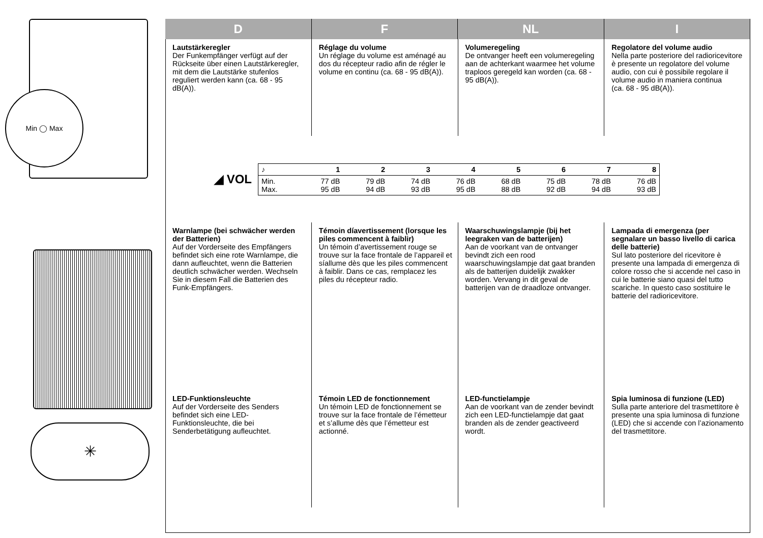Min ◯ Max
✳
D F NL I
Lautstärkeregler
Der Funkempfänger verfügt auf der Rückseite über einen Lautstärkeregler, mit dem die Lautstärke stufenlos reguliert werden kann (ca. 68 - 95 dB(A)).
Réglage du volume
Un réglage du volume est aménagé au dos du récepteur radio afin de régler le volume en continu (ca. 68 - 95 dB(A)).
Volumeregeling
De ontvanger heeft een volumeregeling aan de achterkant waarmee het volume traploos geregeld kan worden (ca. 68 - 95 dB(A)).
Regolatore del volume audio
Nella parte posteriore del radioricevitore è presente un regolatore del volume audio, con cui è possibile regolare il volume audio in maniera continua
(ca. 68 - 95 dB(A)).
◢ VOL
| ♪ | 1 | 2 | 3 | 4 | 5 | 6 | 7 | 8 |
| --- | --- | --- | --- | --- | --- | --- | --- | --- |
| Min. Max. | 77 dB 95 dB | 79 dB 94 dB | 74 dB 93 dB | 76 dB 95 dB | 68 dB 88 dB | 75 dB 92 dB | 78 dB 94 dB | 76 dB 93 dB |
Warnlampe (bei schwächer werden der Batterien)
Auf der Vorderseite des Empfängers befindet sich eine rote Warnlampe, die dann aufleuchtet, wenn die Batterien deutlich schwächer werden. Wechseln Sie in diesem Fall die Batterien des Funk-Empfängers.
Témoin díavertissement (lorsque les piles commencent à faiblir)
Un témoin d’avertissement rouge se trouve sur la face frontale de l’appareil et síallume dès que les piles commencent à faiblir. Dans ce cas, remplacez les piles du récepteur radio.
Waarschuwingslampje (bij het leegraken van de batterijen)
Aan de voorkant van de ontvanger bevindt zich een rood waarschuwingslampje dat gaat branden als de batterijen duidelijk zwakker worden. Vervang in dit geval de batterijen van de draadloze ontvanger.
Lampada di emergenza (per segnalare un basso livello di carica delle batterie)
Sul lato posteriore del ricevitore è presente una lampada di emergenza di colore rosso che si accende nel caso in cui le batterie siano quasi del tutto scariche. In questo caso sostituire le batterie del radioricevitore.
LED-Funktionsleuchte
Auf der Vorderseite des Senders befindet sich eine LED-Funktionsleuchte, die bei Senderbetätigung aufleuchtet.
Témoin LED de fonctionnement
Un témoin LED de fonctionnement se trouve sur la face frontale de l’émetteur et s’allume dès que l’émetteur est actionné.
LED-functielampje
Aan de voorkant van de zender bevindt zich een LED-functielampje dat gaat branden als de zender geactiveerd wordt.
Spia luminosa di funzione (LED)
Sulla parte anteriore del trasmettitore è presente una spia luminosa di funzione (LED) che si accende con l’azionamento del trasmettitore.